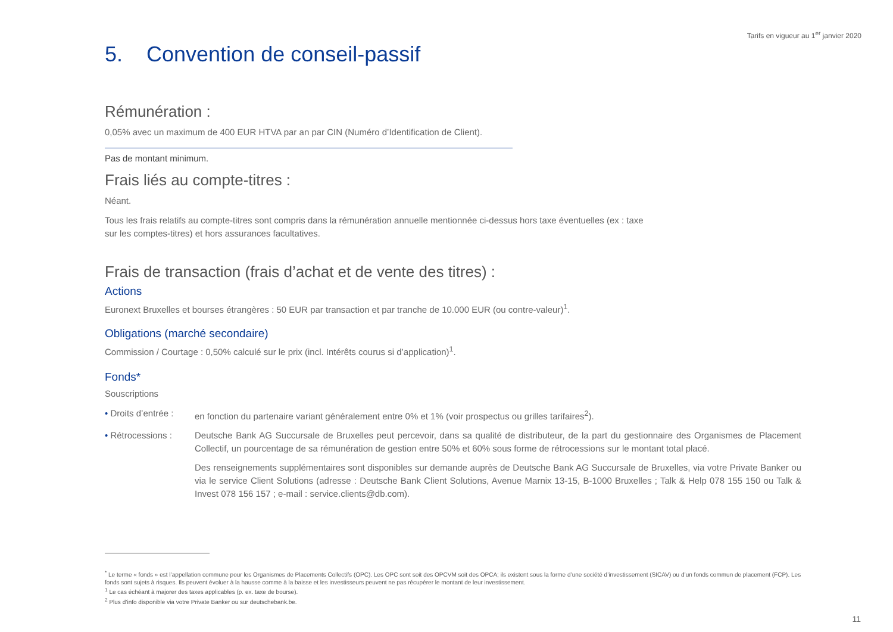Tarifs en vigueur au 1<sup>er</sup> janvier 2020
5. Convention de conseil-passif
Rémunération :
0,05% avec un maximum de 400 EUR HTVA par an par CIN (Numéro d’Identification de Client).
Pas de montant minimum.
Frais liés au compte-titres :
Néant.
Tous les frais relatifs au compte-titres sont compris dans la rémunération annuelle mentionnée ci-dessus hors taxe éventuelles (ex : taxe sur les comptes-titres) et hors assurances facultatives.
Frais de transaction (frais d’achat et de vente des titres) :
Actions
Euronext Bruxelles et bourses étrangères : 50 EUR par transaction et par tranche de 10.000 EUR (ou contre-valeur)<sup>1</sup>.
Obligations (marché secondaire)
Commission / Courtage : 0,50% calculé sur le prix (incl. Intérêts courus si d’application)<sup>1</sup>.
Fonds*
Souscriptions
• Droits d’entrée :
en fonction du partenaire variant généralement entre 0% et 1% (voir prospectus ou grilles tarifaires<sup>2</sup>).
• Rétrocessions :
Deutsche Bank AG Succursale de Bruxelles peut percevoir, dans sa qualité de distributeur, de la part du gestionnaire des Organismes de Placement Collectif, un pourcentage de sa rémunération de gestion entre 50% et 60% sous forme de rétrocessions sur le montant total placé.
Des renseignements supplémentaires sont disponibles sur demande auprès de Deutsche Bank AG Succursale de Bruxelles, via votre Private Banker ou via le service Client Solutions (adresse : Deutsche Bank Client Solutions, Avenue Marnix 13-15, B-1000 Bruxelles ; Talk & Help 078 155 150 ou Talk & Invest 078 156 157 ; e-mail : service.clients@db.com).
<sup>*</sup> Le terme « fonds » est l’appellation commune pour les Organismes de Placements Collectifs (OPC). Les OPC sont soit des OPCVM soit des OPCA; ils existent sous la forme d’une société d’investissement (SICAV) ou d’un fonds commun de placement (FCP). Les fonds sont sujets à risques. Ils peuvent évoluer à la hausse comme à la baisse et les investisseurs peuvent ne pas récupérer le montant de leur investissement.
<sup>1</sup> Le cas échéant à majorer des taxes applicables (p. ex. taxe de bourse).
<sup>2</sup> Plus d’info disponible via votre Private Banker ou sur deutschebank.be.
11